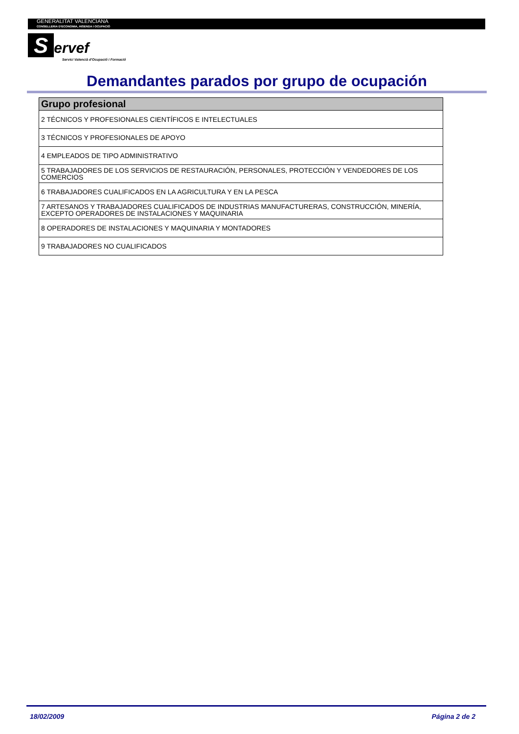GENERALITAT VALENCIANA
CONSELLERIA D'ECONOMIA, HISENDA I OCUPACIÓ
Servef
Servici Valencià d'Ocupació i Formació
Demandantes parados por grupo de ocupación
| Grupo profesional |
| --- |
| 2 TÉCNICOS Y PROFESIONALES CIENTÍFICOS E INTELECTUALES |
| 3 TÉCNICOS Y PROFESIONALES DE APOYO |
| 4 EMPLEADOS DE TIPO ADMINISTRATIVO |
| 5 TRABAJADORES DE LOS SERVICIOS DE RESTAURACIÓN, PERSONALES, PROTECCIÓN Y VENDEDORES DE LOS COMERCIOS |
| 6 TRABAJADORES CUALIFICADOS EN LA AGRICULTURA Y EN LA PESCA |
| 7 ARTESANOS Y TRABAJADORES CUALIFICADOS DE INDUSTRIAS MANUFACTURERAS, CONSTRUCCIÓN, MINERÍA, EXCEPTO OPERADORES DE INSTALACIONES Y MAQUINARIA |
| 8 OPERADORES DE INSTALACIONES Y MAQUINARIA Y MONTADORES |
| 9 TRABAJADORES NO CUALIFICADOS |
18/02/2009 Página 2 de 2